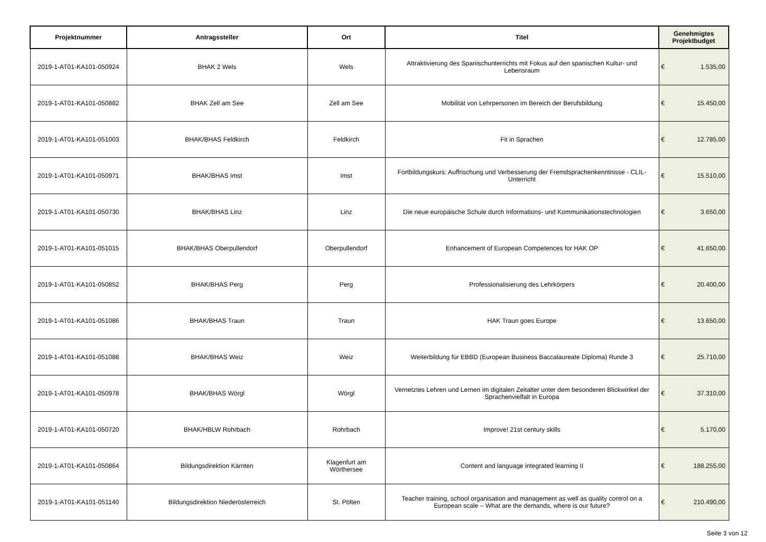| Projektnummer | Antragssteller | Ort | Titel | Genehmigtes Projektbudget |
| --- | --- | --- | --- | --- |
| 2019-1-AT01-KA101-050924 | BHAK 2 Wels | Wels | Attraktivierung des Spanischunterrichts mit Fokus auf den spanischen Kultur- und Lebensraum | € 1.535,00 |
| 2019-1-AT01-KA101-050882 | BHAK Zell am See | Zell am See | Mobilität von Lehrpersonen im Bereich der Berufsbildung | € 15.450,00 |
| 2019-1-AT01-KA101-051003 | BHAK/BHAS Feldkirch | Feldkirch | Fit in Sprachen | € 12.785,00 |
| 2019-1-AT01-KA101-050971 | BHAK/BHAS Imst | Imst | Fortbildungskurs: Auffrischung und Verbesserung der Fremdsprachenkenntnisse - CLIL-Unterricht | € 15.510,00 |
| 2019-1-AT01-KA101-050730 | BHAK/BHAS Linz | Linz | Die neue europäische Schule durch Informations- und Kommunikationstechnologien | € 3.650,00 |
| 2019-1-AT01-KA101-051015 | BHAK/BHAS Oberpullendorf | Oberpullendorf | Enhancement of European Competences for HAK OP | € 41.650,00 |
| 2019-1-AT01-KA101-050852 | BHAK/BHAS Perg | Perg | Professionalisierung des Lehrkörpers | € 20.400,00 |
| 2019-1-AT01-KA101-051086 | BHAK/BHAS Traun | Traun | HAK Traun goes Europe | € 13.650,00 |
| 2019-1-AT01-KA101-051088 | BHAK/BHAS Weiz | Weiz | Weiterbildung für EBBD (European Business Baccalaureate Diploma) Runde 3 | € 25.710,00 |
| 2019-1-AT01-KA101-050978 | BHAK/BHAS Wörgl | Wörgl | Vernetztes Lehren und Lernen im digitalen Zeitalter unter dem besonderen Blickwinkel der Sprachenvielfalt in Europa | € 37.310,00 |
| 2019-1-AT01-KA101-050720 | BHAK/HBLW Rohrbach | Rohrbach | Improve! 21st century skills | € 5.170,00 |
| 2019-1-AT01-KA101-050864 | Bildungsdirektion Kärnten | Klagenfurt am Wörthersee | Content and language integrated learning II | € 188.255,00 |
| 2019-1-AT01-KA101-051140 | Bildungsdirektion Niederösterreich | St. Pölten | Teacher training, school organisation and management as well as quality control on a European scale – What are the demands, where is our future? | € 210.490,00 |
Seite 3 von 12